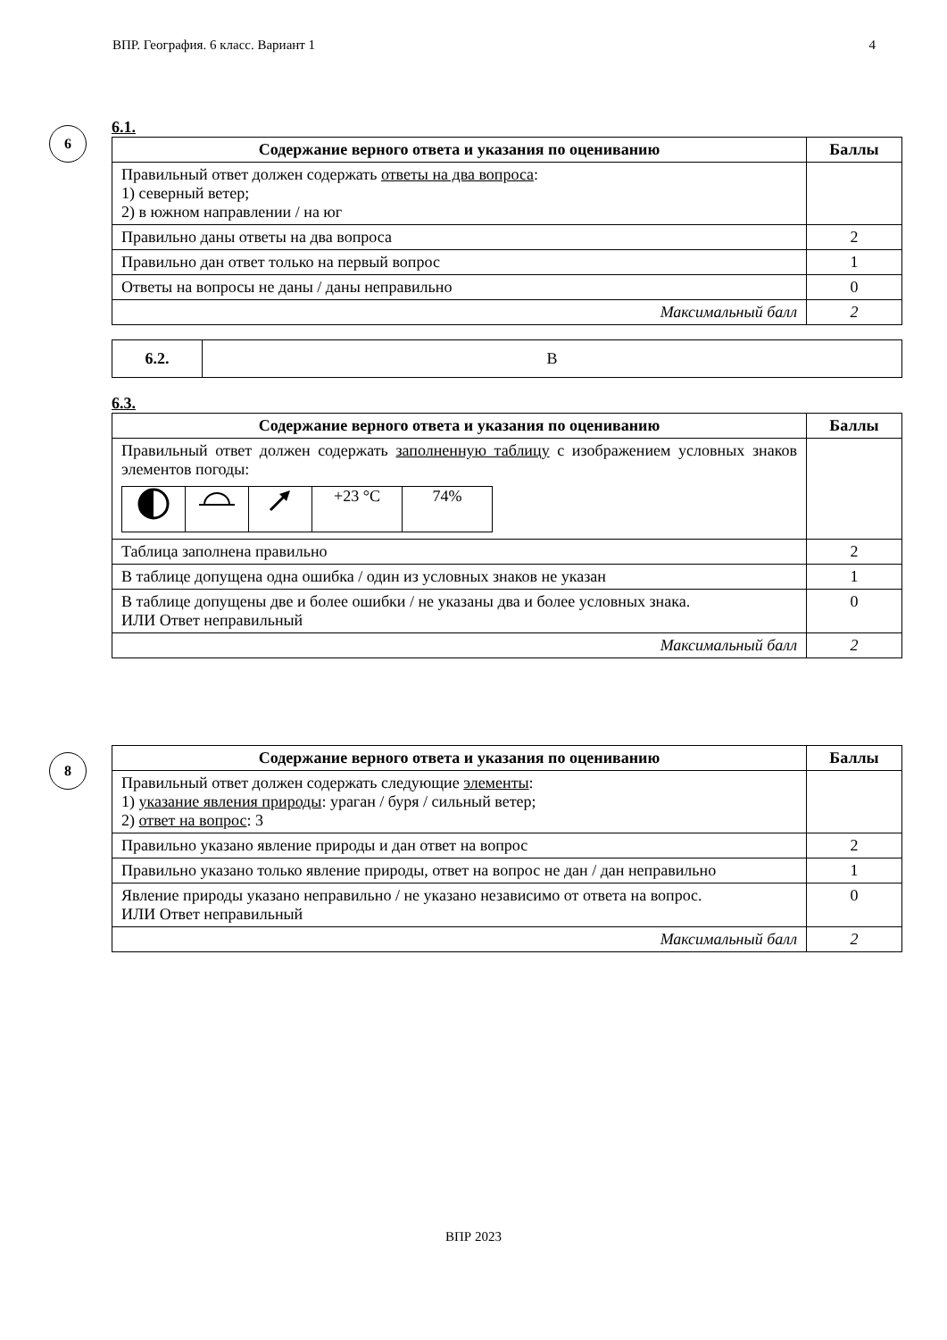ВПР. География. 6 класс. Вариант 1 4
6
6.1.
| Содержание верного ответа и указания по оцениванию | Баллы |
| --- | --- |
| Правильный ответ должен содержать ответы на два вопроса : 1) северный ветер; 2) в южном направлении / на юг | |
| Правильно даны ответы на два вопроса | 2 |
| Правильно дан ответ только на первый вопрос | 1 |
| Ответы на вопросы не даны / даны неправильно | 0 |
| Максимальный балл | 2 |
| 6.2. | В |
6.3.
| Содержание верного ответа и указания по оцениванию | Баллы |
| --- | --- |
| Правильный ответ должен содержать заполненную таблицу с изображением условных знаков элементов погоды: / / / / +23 °C / 74% / | |
| Таблица заполнена правильно | 2 |
| В таблице допущена одна ошибка / один из условных знаков не указан | 1 |
| В таблице допущены две и более ошибки / не указаны два и более условных знака. ИЛИ Ответ неправильный | 0 |
| Максимальный балл | 2 |
8
| Содержание верного ответа и указания по оцениванию | Баллы |
| --- | --- |
| Правильный ответ должен содержать следующие элементы : 1) указание явления природы : ураган / буря / сильный ветер; 2) ответ на вопрос : 3 | |
| Правильно указано явление природы и дан ответ на вопрос | 2 |
| Правильно указано только явление природы, ответ на вопрос не дан / дан неправильно | 1 |
| Явление природы указано неправильно / не указано независимо от ответа на вопрос. ИЛИ Ответ неправильный | 0 |
| Максимальный балл | 2 |
ВПР 2023